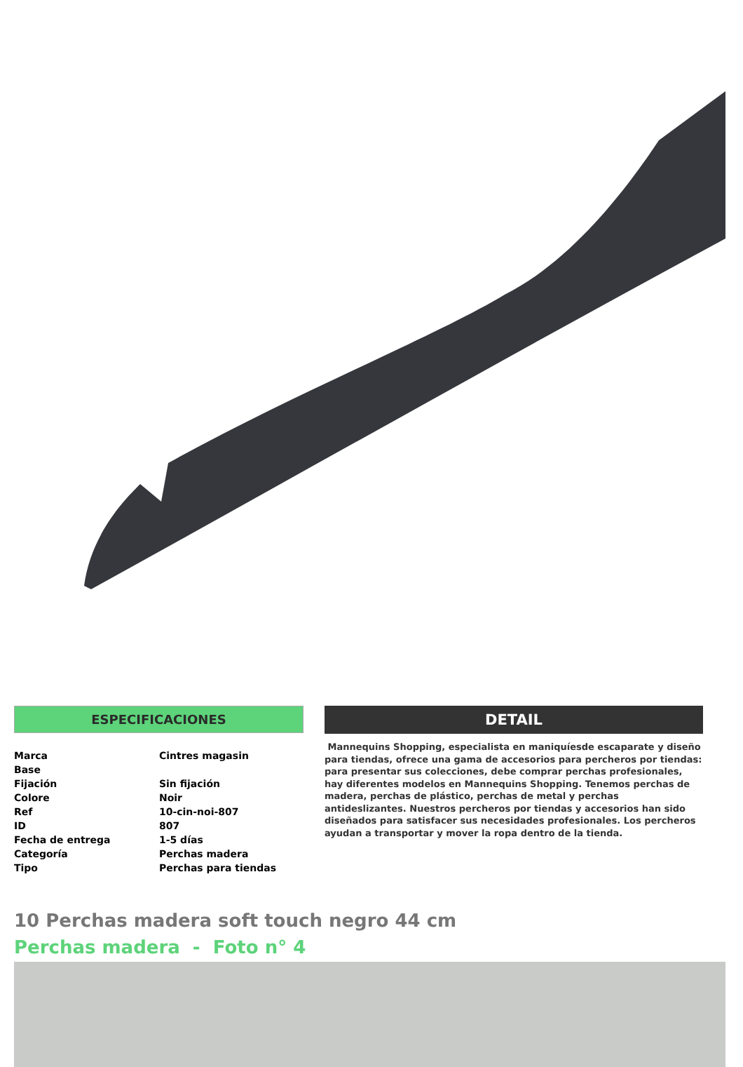ESPECIFICACIONES
| Marca | Cintres magasin |
| Base | |
| Fijación | Sin fijación |
| Colore | Noir |
| Ref | 10-cin-noi-807 |
| ID | 807 |
| Fecha de entrega | 1-5 días |
| Categoría | Perchas madera |
| Tipo | Perchas para tiendas |
DETAIL
Mannequins Shopping, especialista en maniquíesde escaparate y diseño para tiendas, ofrece una gama de accesorios para percheros por tiendas: para presentar sus colecciones, debe comprar perchas profesionales, hay diferentes modelos en Mannequins Shopping. Tenemos perchas de madera, perchas de plástico, perchas de metal y perchas antideslizantes. Nuestros percheros por tiendas y accesorios han sido diseñados para satisfacer sus necesidades profesionales. Los percheros ayudan a transportar y mover la ropa dentro de la tienda.
10 Perchas madera soft touch negro 44 cm
Perchas madera - Foto n° 4